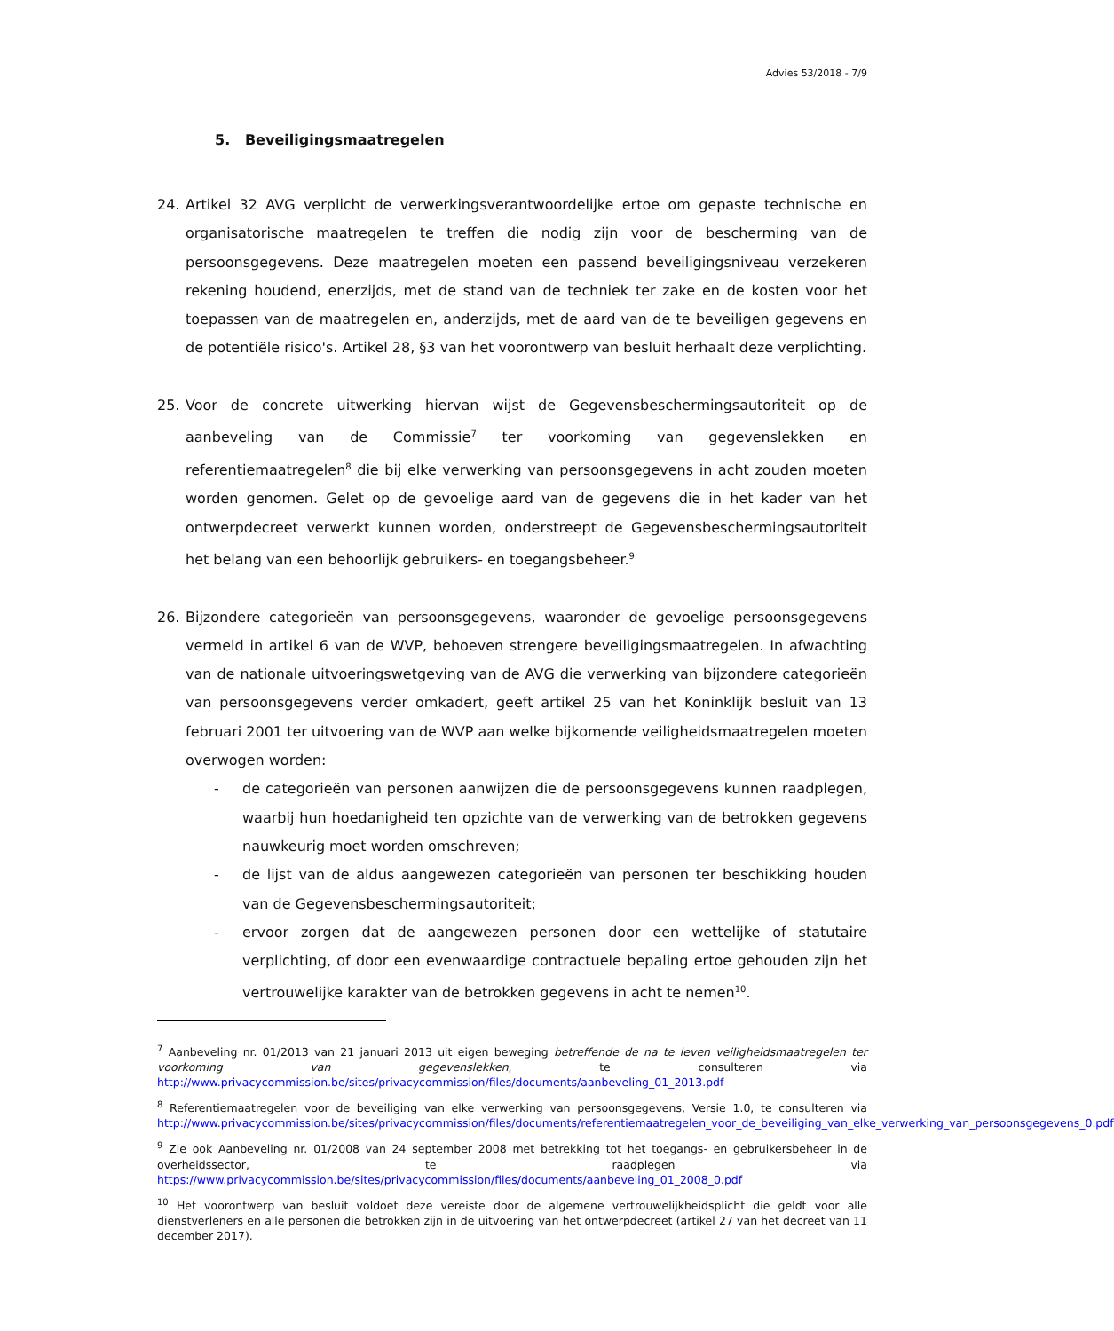Advies 53/2018 - 7/9
5. Beveiligingsmaatregelen
24. Artikel 32 AVG verplicht de verwerkingsverantwoordelijke ertoe om gepaste technische en organisatorische maatregelen te treffen die nodig zijn voor de bescherming van de persoonsgegevens. Deze maatregelen moeten een passend beveiligingsniveau verzekeren rekening houdend, enerzijds, met de stand van de techniek ter zake en de kosten voor het toepassen van de maatregelen en, anderzijds, met de aard van de te beveiligen gegevens en de potentiële risico's. Artikel 28, §3 van het voorontwerp van besluit herhaalt deze verplichting.
25. Voor de concrete uitwerking hiervan wijst de Gegevensbeschermingsautoriteit op de aanbeveling van de Commissie<sup>7</sup> ter voorkoming van gegevenslekken en referentiemaatregelen<sup>8</sup> die bij elke verwerking van persoonsgegevens in acht zouden moeten worden genomen. Gelet op de gevoelige aard van de gegevens die in het kader van het ontwerpdecreet verwerkt kunnen worden, onderstreept de Gegevensbeschermingsautoriteit het belang van een behoorlijk gebruikers- en toegangsbeheer.<sup>9</sup>
26. Bijzondere categorieën van persoonsgegevens, waaronder de gevoelige persoonsgegevens vermeld in artikel 6 van de WVP, behoeven strengere beveiligingsmaatregelen. In afwachting van de nationale uitvoeringswetgeving van de AVG die verwerking van bijzondere categorieën van persoonsgegevens verder omkadert, geeft artikel 25 van het Koninklijk besluit van 13 februari 2001 ter uitvoering van de WVP aan welke bijkomende veiligheidsmaatregelen moeten overwogen worden:
- de categorieën van personen aanwijzen die de persoonsgegevens kunnen raadplegen, waarbij hun hoedanigheid ten opzichte van de verwerking van de betrokken gegevens nauwkeurig moet worden omschreven;
- de lijst van de aldus aangewezen categorieën van personen ter beschikking houden van de Gegevensbeschermingsautoriteit;
- ervoor zorgen dat de aangewezen personen door een wettelijke of statutaire verplichting, of door een evenwaardige contractuele bepaling ertoe gehouden zijn het vertrouwelijke karakter van de betrokken gegevens in acht te nemen<sup>10</sup>.
<sup>7</sup> Aanbeveling nr. 01/2013 van 21 januari 2013 uit eigen beweging betreffende de na te leven veiligheidsmaatregelen ter voorkoming van gegevenslekken, te consulteren via http://www.privacycommission.be/sites/privacycommission/files/documents/aanbeveling_01_2013.pdf
<sup>8</sup> Referentiemaatregelen voor de beveiliging van elke verwerking van persoonsgegevens, Versie 1.0, te consulteren via http://www.privacycommission.be/sites/privacycommission/files/documents/referentiemaatregelen_voor_de_beveiliging_van_elke_verwerking_van_persoonsgegevens_0.pdf
<sup>9</sup> Zie ook Aanbeveling nr. 01/2008 van 24 september 2008 met betrekking tot het toegangs- en gebruikersbeheer in de overheidssector, te raadplegen via https://www.privacycommission.be/sites/privacycommission/files/documents/aanbeveling_01_2008_0.pdf
<sup>10</sup> Het voorontwerp van besluit voldoet deze vereiste door de algemene vertrouwelijkheidsplicht die geldt voor alle dienstverleners en alle personen die betrokken zijn in de uitvoering van het ontwerpdecreet (artikel 27 van het decreet van 11 december 2017).